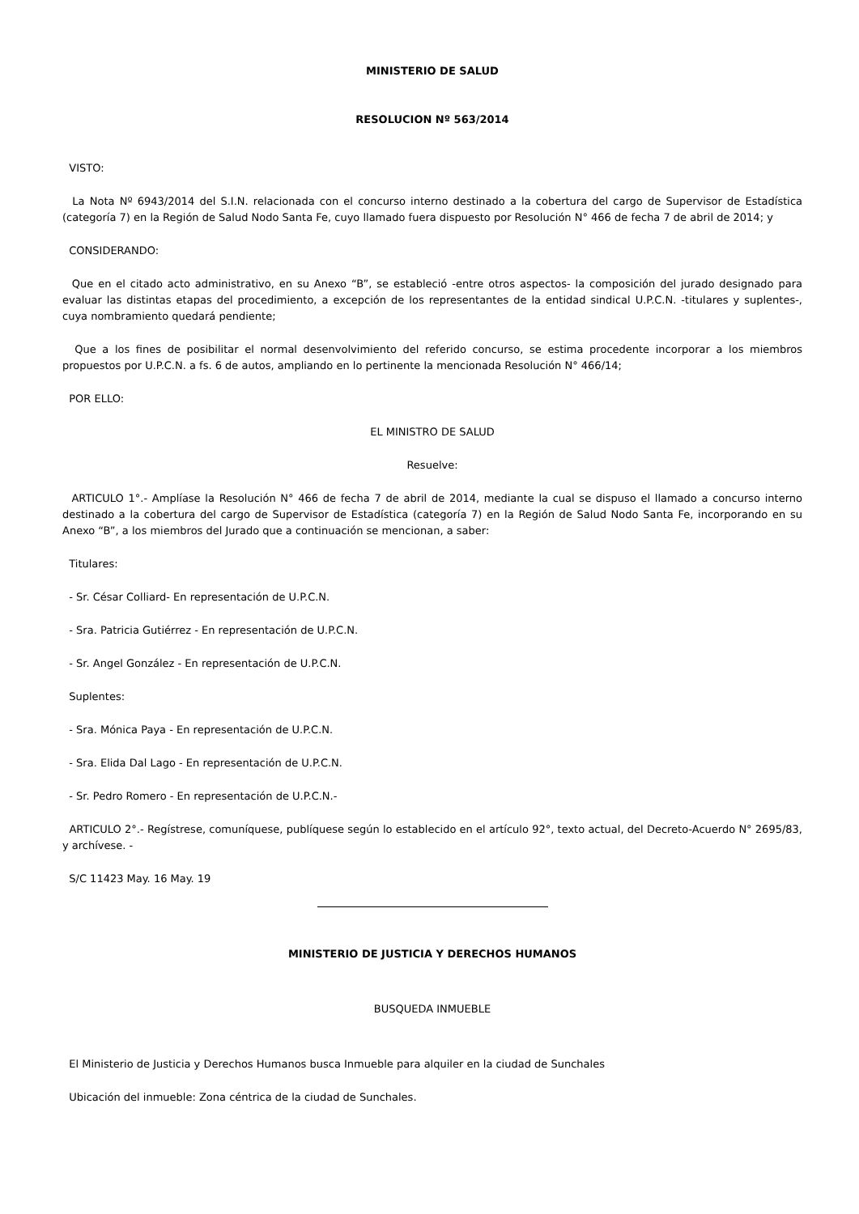MINISTERIO DE SALUD
RESOLUCION Nº 563/2014
VISTO:
La Nota Nº 6943/2014 del S.I.N. relacionada con el concurso interno destinado a la cobertura del cargo de Supervisor de Estadística (categoría 7) en la Región de Salud Nodo Santa Fe, cuyo llamado fuera dispuesto por Resolución N° 466 de fecha 7 de abril de 2014; y
CONSIDERANDO:
Que en el citado acto administrativo, en su Anexo “B”, se estableció -entre otros aspectos- la composición del jurado designado para evaluar las distintas etapas del procedimiento, a excepción de los representantes de la entidad sindical U.P.C.N. -titulares y suplentes-, cuya nombramiento quedará pendiente;
Que a los fines de posibilitar el normal desenvolvimiento del referido concurso, se estima procedente incorporar a los miembros propuestos por U.P.C.N. a fs. 6 de autos, ampliando en lo pertinente la mencionada Resolución N° 466/14;
POR ELLO:
EL MINISTRO DE SALUD
Resuelve:
ARTICULO 1°.- Amplíase la Resolución N° 466 de fecha 7 de abril de 2014, mediante la cual se dispuso el llamado a concurso interno destinado a la cobertura del cargo de Supervisor de Estadística (categoría 7) en la Región de Salud Nodo Santa Fe, incorporando en su Anexo “B”, a los miembros del Jurado que a continuación se mencionan, a saber:
Titulares:
- Sr. César Colliard- En representación de U.P.C.N.
- Sra. Patricia Gutiérrez - En representación de U.P.C.N.
- Sr. Angel González - En representación de U.P.C.N.
Suplentes:
- Sra. Mónica Paya - En representación de U.P.C.N.
- Sra. Elida Dal Lago - En representación de U.P.C.N.
- Sr. Pedro Romero - En representación de U.P.C.N.-
ARTICULO 2°.- Regístrese, comuníquese, publíquese según lo establecido en el artículo 92°, texto actual, del Decreto-Acuerdo N° 2695/83, y archívese. -
S/C 11423 May. 16 May. 19
MINISTERIO DE JUSTICIA Y DERECHOS HUMANOS
BUSQUEDA INMUEBLE
El Ministerio de Justicia y Derechos Humanos busca Inmueble para alquiler en la ciudad de Sunchales
Ubicación del inmueble: Zona céntrica de la ciudad de Sunchales.